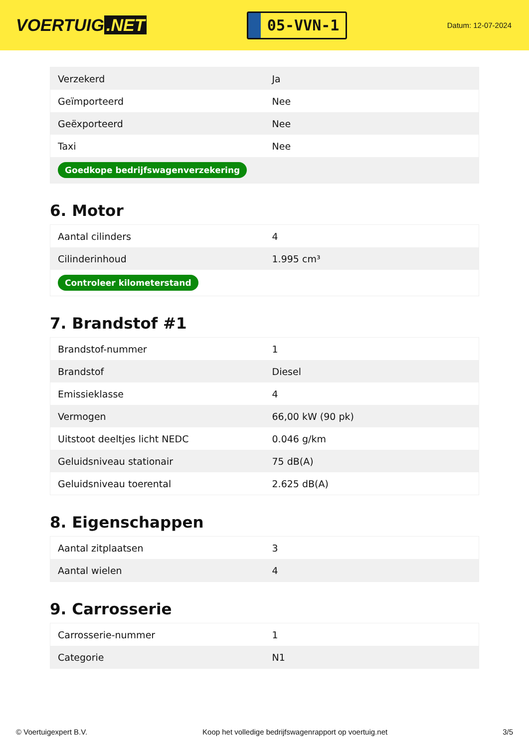VOERTUIG.NET
05-VVN-1
Datum: 12-07-2024
| Verzekerd | Ja |
| Geïmporteerd | Nee |
| Geëxporteerd | Nee |
| Taxi | Nee |
| Goedkope bedrijfswagenverzekering | |
6. Motor
| Aantal cilinders | 4 |
| Cilinderinhoud | 1.995 cm³ |
| Controleer kilometerstand | |
7. Brandstof #1
| Brandstof-nummer | 1 |
| Brandstof | Diesel |
| Emissieklasse | 4 |
| Vermogen | 66,00 kW (90 pk) |
| Uitstoot deeltjes licht NEDC | 0.046 g/km |
| Geluidsniveau stationair | 75 dB(A) |
| Geluidsniveau toerental | 2.625 dB(A) |
8. Eigenschappen
| Aantal zitplaatsen | 3 |
| Aantal wielen | 4 |
9. Carrosserie
| Carrosserie-nummer | 1 |
| Categorie | N1 |
© Voertuigexpert B.V. Koop het volledige bedrijfswagenrapport op voertuig.net 3/5